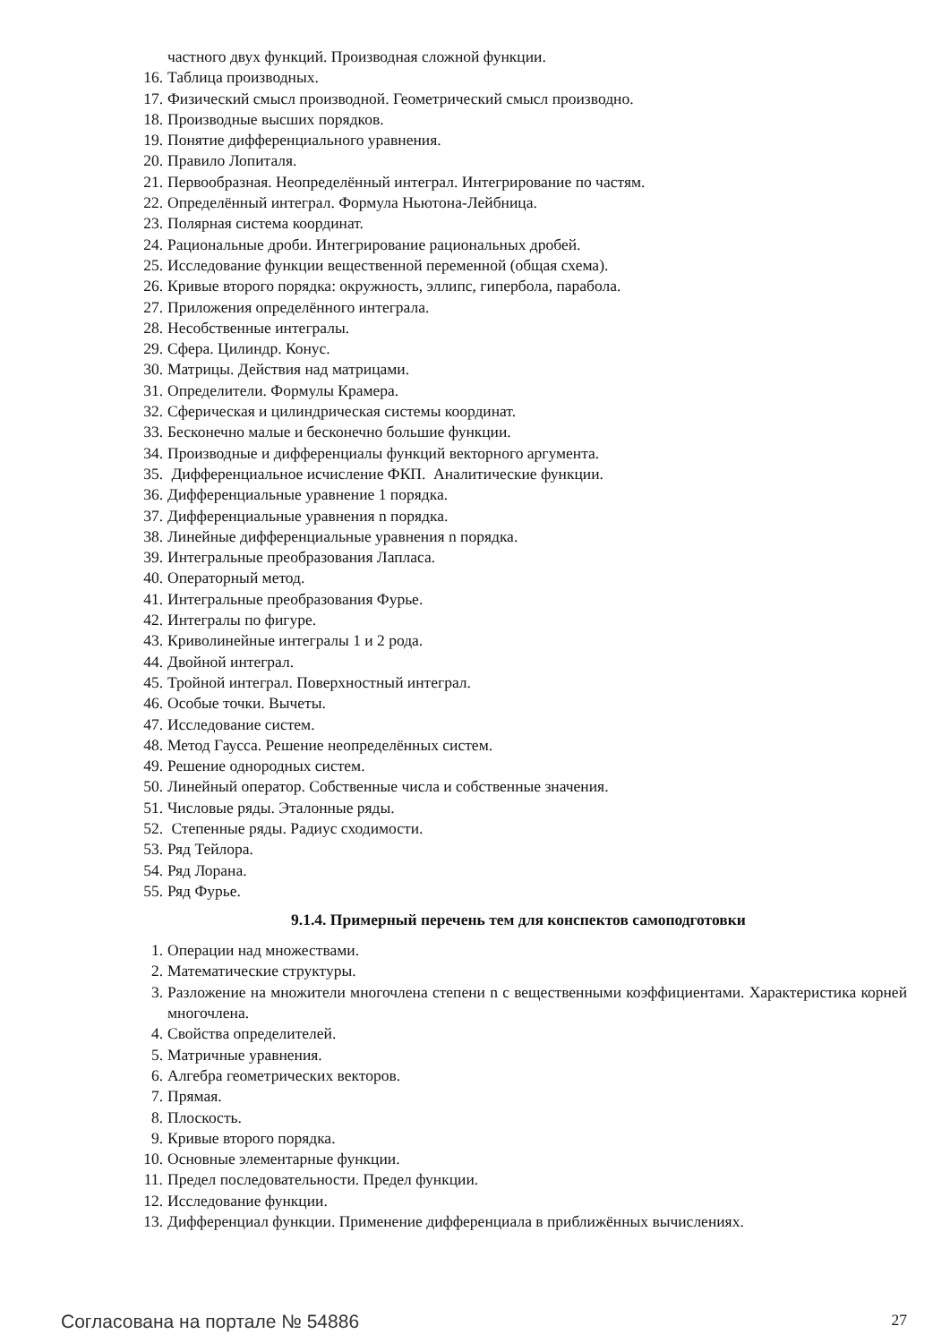частного двух функций. Производная сложной функции.
16. Таблица производных.
17. Физический смысл производной. Геометрический смысл производно.
18. Производные высших порядков.
19. Понятие дифференциального уравнения.
20. Правило Лопиталя.
21. Первообразная. Неопределённый интеграл. Интегрирование по частям.
22. Определённый интеграл. Формула Ньютона-Лейбница.
23. Полярная система координат.
24. Рациональные дроби. Интегрирование рациональных дробей.
25. Исследование функции вещественной переменной (общая схема).
26. Кривые второго порядка: окружность, эллипс, гипербола, парабола.
27. Приложения определённого интеграла.
28. Несобственные интегралы.
29. Сфера. Цилиндр. Конус.
30. Матрицы. Действия над матрицами.
31. Определители. Формулы Крамера.
32. Сферическая и цилиндрическая системы координат.
33. Бесконечно малые и бесконечно большие функции.
34. Производные и дифференциалы функций векторного аргумента.
35. Дифференциальное исчисление ФКП. Аналитические функции.
36. Дифференциальные уравнение 1 порядка.
37. Дифференциальные уравнения n порядка.
38. Линейные дифференциальные уравнения n порядка.
39. Интегральные преобразования Лапласа.
40. Операторный метод.
41. Интегральные преобразования Фурье.
42. Интегралы по фигуре.
43. Криволинейные интегралы 1 и 2 рода.
44. Двойной интеграл.
45. Тройной интеграл. Поверхностный интеграл.
46. Особые точки. Вычеты.
47. Исследование систем.
48. Метод Гаусса. Решение неопределённых систем.
49. Решение однородных систем.
50. Линейный оператор. Собственные числа и собственные значения.
51. Числовые ряды. Эталонные ряды.
52. Степенные ряды. Радиус сходимости.
53. Ряд Тейлора.
54. Ряд Лорана.
55. Ряд Фурье.
9.1.4. Примерный перечень тем для конспектов самоподготовки
1. Операции над множествами.
2. Математические структуры.
3. Разложение на множители многочлена степени n с вещественными коэффициентами. Характеристика корней многочлена.
4. Свойства определителей.
5. Матричные уравнения.
6. Алгебра геометрических векторов.
7. Прямая.
8. Плоскость.
9. Кривые второго порядка.
10. Основные элементарные функции.
11. Предел последовательности. Предел функции.
12. Исследование функции.
13. Дифференциал функции. Применение дифференциала в приближённых вычислениях.
Согласована на портале № 54886 27